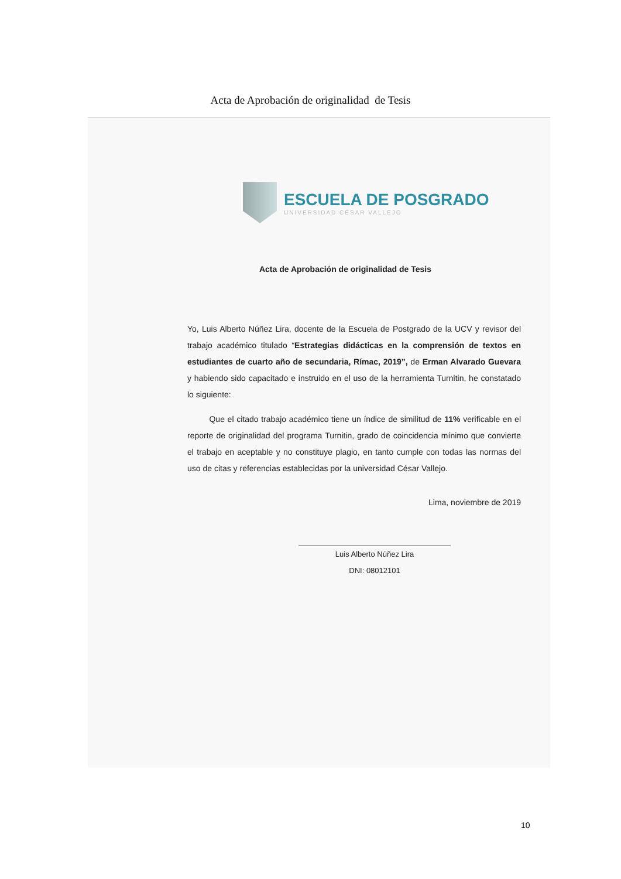Acta de Aprobación de originalidad de Tesis
ESCUELA DE POSGRADO
UNIVERSIDAD CÉSAR VALLEJO
Acta de Aprobación de originalidad de Tesis
Yo, Luis Alberto Núñez Lira, docente de la Escuela de Postgrado de la UCV y revisor del trabajo académico titulado “Estrategias didácticas en la comprensión de textos en estudiantes de cuarto año de secundaria, Rímac, 2019”, de Erman Alvarado Guevara y habiendo sido capacitado e instruido en el uso de la herramienta Turnitin, he constatado lo siguiente:
Que el citado trabajo académico tiene un índice de similitud de 11% verificable en el reporte de originalidad del programa Turnitin, grado de coincidencia mínimo que convierte el trabajo en aceptable y no constituye plagio, en tanto cumple con todas las normas del uso de citas y referencias establecidas por la universidad César Vallejo.
Lima, noviembre de 2019
Luis Alberto Núñez Lira
DNI: 08012101
10